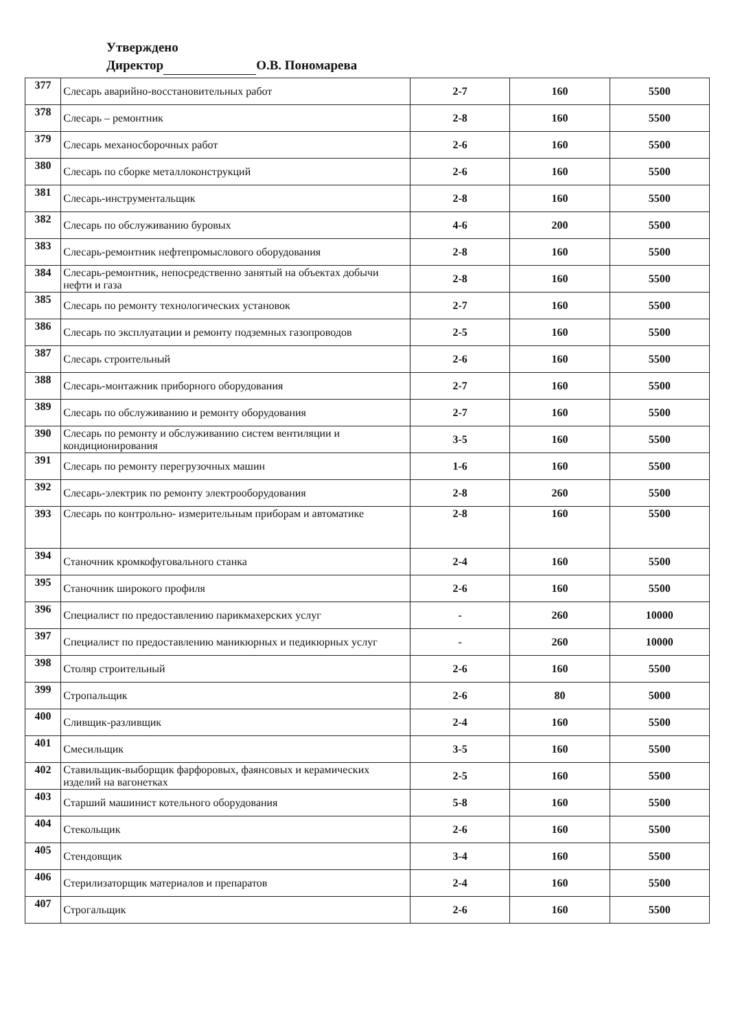Утверждено
Директор О.В. Пономарева
| 377 | Слесарь аварийно-восстановительных работ | 2-7 | 160 | 5500 |
| 378 | Слесарь – ремонтник | 2-8 | 160 | 5500 |
| 379 | Слесарь механосборочных работ | 2-6 | 160 | 5500 |
| 380 | Слесарь по сборке металлоконструкций | 2-6 | 160 | 5500 |
| 381 | Слесарь-инструментальщик | 2-8 | 160 | 5500 |
| 382 | Слесарь по обслуживанию буровых | 4-6 | 200 | 5500 |
| 383 | Слесарь-ремонтник нефтепромыслового оборудования | 2-8 | 160 | 5500 |
| 384 | Слесарь-ремонтник, непосредственно занятый на объектах добычи нефти и газа | 2-8 | 160 | 5500 |
| 385 | Слесарь по ремонту технологических установок | 2-7 | 160 | 5500 |
| 386 | Слесарь по эксплуатации и ремонту подземных газопроводов | 2-5 | 160 | 5500 |
| 387 | Слесарь строительный | 2-6 | 160 | 5500 |
| 388 | Слесарь-монтажник приборного оборудования | 2-7 | 160 | 5500 |
| 389 | Слесарь по обслуживанию и ремонту оборудования | 2-7 | 160 | 5500 |
| 390 | Слесарь по ремонту и обслуживанию систем вентиляции и кондиционирования | 3-5 | 160 | 5500 |
| 391 | Слесарь по ремонту перегрузочных машин | 1-6 | 160 | 5500 |
| 392 | Слесарь-электрик по ремонту электрооборудования | 2-8 | 260 | 5500 |
| 393 | Слесарь по контрольно- измерительным приборам и автоматике | 2-8 | 160 | 5500 |
| 394 | Станочник кромкофуговального станка | 2-4 | 160 | 5500 |
| 395 | Станочник широкого профиля | 2-6 | 160 | 5500 |
| 396 | Специалист по предоставлению парикмахерских услуг | - | 260 | 10000 |
| 397 | Специалист по предоставлению маникюрных и педикюрных услуг | - | 260 | 10000 |
| 398 | Столяр строительный | 2-6 | 160 | 5500 |
| 399 | Стропальщик | 2-6 | 80 | 5000 |
| 400 | Сливщик-разливщик | 2-4 | 160 | 5500 |
| 401 | Смесильщик | 3-5 | 160 | 5500 |
| 402 | Ставильщик-выборщик фарфоровых, фаянсовых и керамических изделий на вагонетках | 2-5 | 160 | 5500 |
| 403 | Старший машинист котельного оборудования | 5-8 | 160 | 5500 |
| 404 | Стекольщик | 2-6 | 160 | 5500 |
| 405 | Стендовщик | 3-4 | 160 | 5500 |
| 406 | Стерилизаторщик материалов и препаратов | 2-4 | 160 | 5500 |
| 407 | Строгальщик | 2-6 | 160 | 5500 |